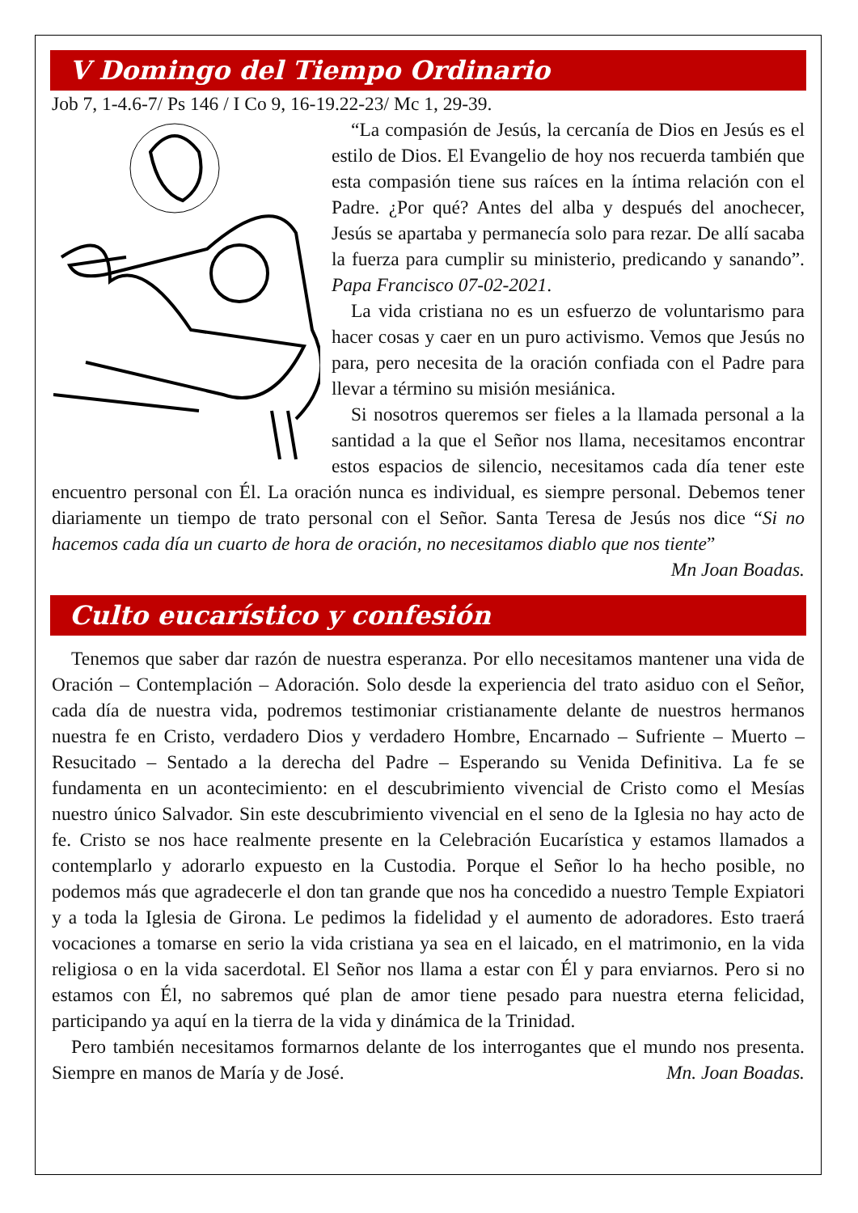V Domingo del Tiempo Ordinario
Job 7, 1-4.6-7/ Ps 146 / I Co 9, 16-19.22-23/ Mc 1, 29-39.
“La compasión de Jesús, la cercanía de Dios en Jesús es el estilo de Dios. El Evangelio de hoy nos recuerda también que esta compasión tiene sus raíces en la íntima relación con el Padre. ¿Por qué? Antes del alba y después del anochecer, Jesús se apartaba y permanecía solo para rezar. De allí sacaba la fuerza para cumplir su ministerio, predicando y sanando”. Papa Francisco 07-02-2021.
La vida cristiana no es un esfuerzo de voluntarismo para hacer cosas y caer en un puro activismo. Vemos que Jesús no para, pero necesita de la oración confiada con el Padre para llevar a término su misión mesiánica.
Si nosotros queremos ser fieles a la llamada personal a la santidad a la que el Señor nos llama, necesitamos encontrar estos espacios de silencio, necesitamos cada día tener este encuentro personal con Él. La oración nunca es individual, es siempre personal. Debemos tener diariamente un tiempo de trato personal con el Señor. Santa Teresa de Jesús nos dice “Si no hacemos cada día un cuarto de hora de oración, no necesitamos diablo que nos tiente”
Mn Joan Boadas.
Culto eucarístico y confesión
Tenemos que saber dar razón de nuestra esperanza. Por ello necesitamos mantener una vida de Oración – Contemplación – Adoración. Solo desde la experiencia del trato asiduo con el Señor, cada día de nuestra vida, podremos testimoniar cristianamente delante de nuestros hermanos nuestra fe en Cristo, verdadero Dios y verdadero Hombre, Encarnado – Sufriente – Muerto – Resucitado – Sentado a la derecha del Padre – Esperando su Venida Definitiva. La fe se fundamenta en un acontecimiento: en el descubrimiento vivencial de Cristo como el Mesías nuestro único Salvador. Sin este descubrimiento vivencial en el seno de la Iglesia no hay acto de fe. Cristo se nos hace realmente presente en la Celebración Eucarística y estamos llamados a contemplarlo y adorarlo expuesto en la Custodia. Porque el Señor lo ha hecho posible, no podemos más que agradecerle el don tan grande que nos ha concedido a nuestro Temple Expiatori y a toda la Iglesia de Girona. Le pedimos la fidelidad y el aumento de adoradores. Esto traerá vocaciones a tomarse en serio la vida cristiana ya sea en el laicado, en el matrimonio, en la vida religiosa o en la vida sacerdotal. El Señor nos llama a estar con Él y para enviarnos. Pero si no estamos con Él, no sabremos qué plan de amor tiene pesado para nuestra eterna felicidad, participando ya aquí en la tierra de la vida y dinámica de la Trinidad.
Pero también necesitamos formarnos delante de los interrogantes que el mundo nos presenta. Siempre en manos de María y de José. Mn. Joan Boadas.